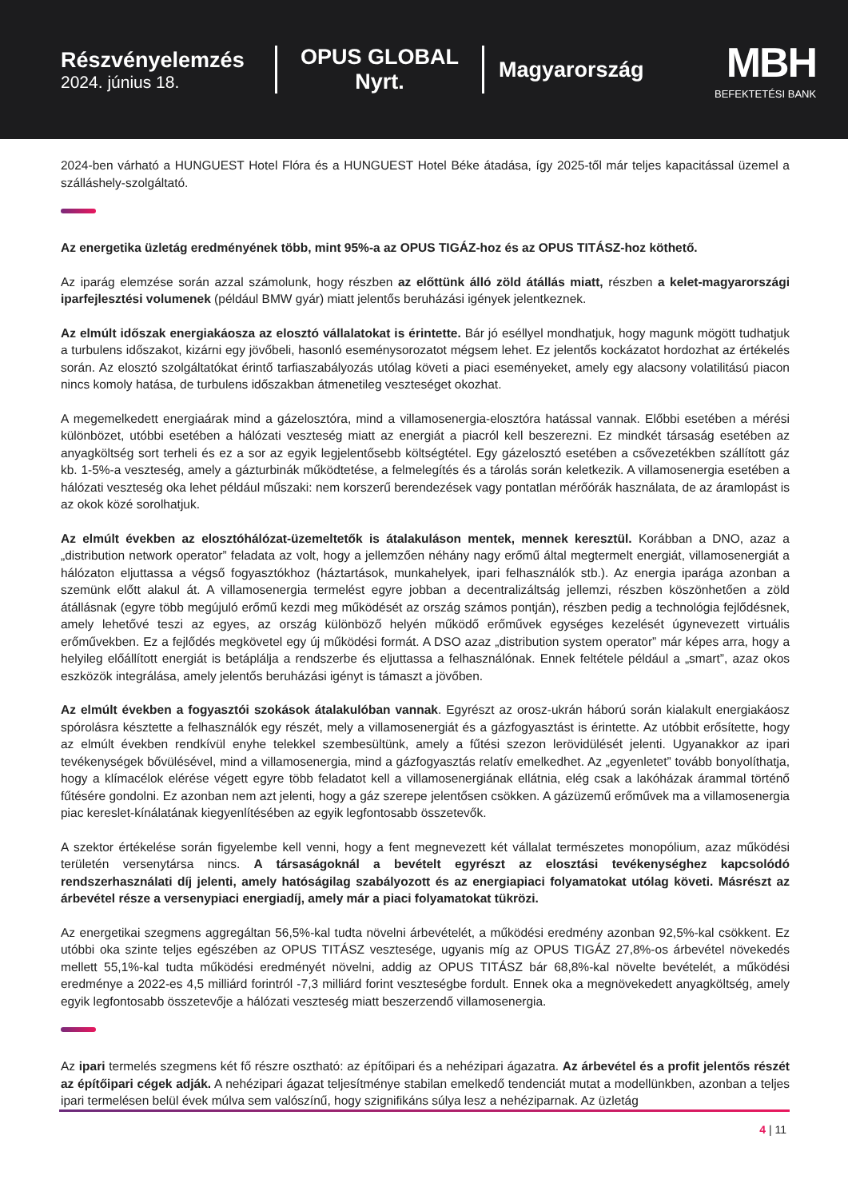Részvényelemzés
2024. június 18.
OPUS GLOBAL
Nyrt.
Magyarország
MBH
BEFEKTETÉSI BANK
2024-ben várható a HUNGUEST Hotel Flóra és a HUNGUEST Hotel Béke átadása, így 2025-től már teljes kapacitással üzemel a szálláshely-szolgáltató.
Az energetika üzletág eredményének több, mint 95%-a az OPUS TIGÁZ-hoz és az OPUS TITÁSZ-hoz köthető.
Az iparág elemzése során azzal számolunk, hogy részben az előttünk álló zöld átállás miatt, részben a kelet-magyarországi iparfejlesztési volumenek (például BMW gyár) miatt jelentős beruházási igények jelentkeznek.
Az elmúlt időszak energiakáosza az elosztó vállalatokat is érintette. Bár jó eséllyel mondhatjuk, hogy magunk mögött tudhatjuk a turbulens időszakot, kizárni egy jövőbeli, hasonló eseménysorozatot mégsem lehet. Ez jelentős kockázatot hordozhat az értékelés során. Az elosztó szolgáltatókat érintő tarfiaszabályozás utólag követi a piaci eseményeket, amely egy alacsony volatilitású piacon nincs komoly hatása, de turbulens időszakban átmenetileg veszteséget okozhat.
A megemelkedett energiaárak mind a gázelosztóra, mind a villamosenergia-elosztóra hatással vannak. Előbbi esetében a mérési különbözet, utóbbi esetében a hálózati veszteség miatt az energiát a piacról kell beszerezni. Ez mindkét társaság esetében az anyagköltség sort terheli és ez a sor az egyik legjelentősebb költségtétel. Egy gázelosztó esetében a csővezetékben szállított gáz kb. 1-5%-a veszteség, amely a gázturbinák működtetése, a felmelegítés és a tárolás során keletkezik. A villamosenergia esetében a hálózati veszteség oka lehet például műszaki: nem korszerű berendezések vagy pontatlan mérőórák használata, de az áramlopást is az okok közé sorolhatjuk.
Az elmúlt években az elosztóhálózat-üzemeltetők is átalakuláson mentek, mennek keresztül. Korábban a DNO, azaz a „distribution network operator” feladata az volt, hogy a jellemzően néhány nagy erőmű által megtermelt energiát, villamosenergiát a hálózaton eljuttassa a végső fogyasztókhoz (háztartások, munkahelyek, ipari felhasználók stb.). Az energia iparága azonban a szemünk előtt alakul át. A villamosenergia termelést egyre jobban a decentralizáltság jellemzi, részben köszönhetően a zöld átállásnak (egyre több megújuló erőmű kezdi meg működését az ország számos pontján), részben pedig a technológia fejlődésnek, amely lehetővé teszi az egyes, az ország különböző helyén működő erőművek egységes kezelését úgynevezett virtuális erőművekben. Ez a fejlődés megkövetel egy új működési formát. A DSO azaz „distribution system operator” már képes arra, hogy a helyileg előállított energiát is betáplálja a rendszerbe és eljuttassa a felhasználónak. Ennek feltétele például a „smart”, azaz okos eszközök integrálása, amely jelentős beruházási igényt is támaszt a jövőben.
Az elmúlt években a fogyasztói szokások átalakulóban vannak. Egyrészt az orosz-ukrán háború során kialakult energiakáosz spórolásra késztette a felhasználók egy részét, mely a villamosenergiát és a gázfogyasztást is érintette. Az utóbbit erősítette, hogy az elmúlt években rendkívül enyhe telekkel szembesültünk, amely a fűtési szezon lerövidülését jelenti. Ugyanakkor az ipari tevékenységek bővülésével, mind a villamosenergia, mind a gázfogyasztás relatív emelkedhet. Az „egyenletet” tovább bonyolíthatja, hogy a klímacélok elérése végett egyre több feladatot kell a villamosenergiának ellátnia, elég csak a lakóházak árammal történő fűtésére gondolni. Ez azonban nem azt jelenti, hogy a gáz szerepe jelentősen csökken. A gázüzemű erőművek ma a villamosenergia piac kereslet-kínálatának kiegyenlítésében az egyik legfontosabb összetevők.
A szektor értékelése során figyelembe kell venni, hogy a fent megnevezett két vállalat természetes monopólium, azaz működési területén versenytársa nincs. A társaságoknál a bevételt egyrészt az elosztási tevékenységhez kapcsolódó rendszerhasználati díj jelenti, amely hatóságilag szabályozott és az energiapiaci folyamatokat utólag követi. Másrészt az árbevétel része a versenypiaci energiadíj, amely már a piaci folyamatokat tükrözi.
Az energetikai szegmens aggregáltan 56,5%-kal tudta növelni árbevételét, a működési eredmény azonban 92,5%-kal csökkent. Ez utóbbi oka szinte teljes egészében az OPUS TITÁSZ vesztesége, ugyanis míg az OPUS TIGÁZ 27,8%-os árbevétel növekedés mellett 55,1%-kal tudta működési eredményét növelni, addig az OPUS TITÁSZ bár 68,8%-kal növelte bevételét, a működési eredménye a 2022-es 4,5 milliárd forintról -7,3 milliárd forint veszteségbe fordult. Ennek oka a megnövekedett anyagköltség, amely egyik legfontosabb összetevője a hálózati veszteség miatt beszerzendő villamosenergia.
Az ipari termelés szegmens két fő részre osztható: az építőipari és a nehézipari ágazatra. Az árbevétel és a profit jelentős részét az építőipari cégek adják. A nehézipari ágazat teljesítménye stabilan emelkedő tendenciát mutat a modellünkben, azonban a teljes ipari termelésen belül évek múlva sem valószínű, hogy szignifikáns súlya lesz a nehéziparnak. Az üzletág
4 | 11